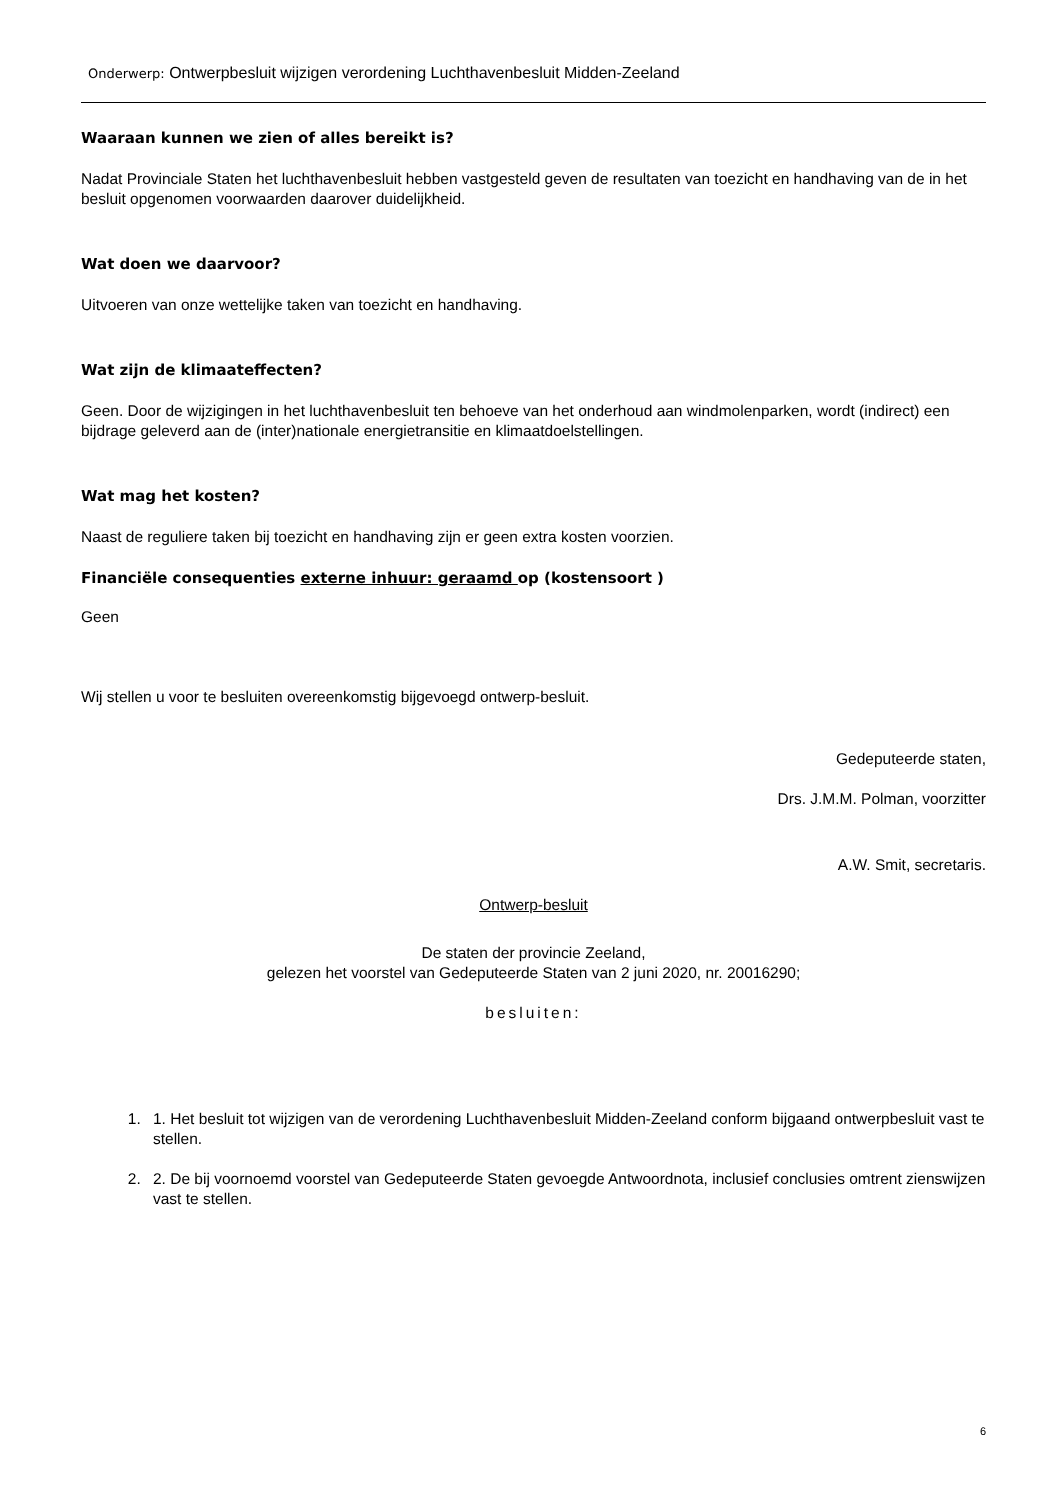Onderwerp: Ontwerpbesluit wijzigen verordening Luchthavenbesluit Midden-Zeeland
Waaraan kunnen we zien of alles bereikt is?
Nadat Provinciale Staten het luchthavenbesluit hebben vastgesteld geven de resultaten van toezicht en handhaving van de in het besluit opgenomen voorwaarden daarover duidelijkheid.
Wat doen we daarvoor?
Uitvoeren van onze wettelijke taken van toezicht en handhaving.
Wat zijn de klimaateffecten?
Geen. Door de wijzigingen in het luchthavenbesluit ten behoeve van het onderhoud aan windmolenparken, wordt (indirect) een bijdrage geleverd aan de (inter)nationale energietransitie en klimaatdoelstellingen.
Wat mag het kosten?
Naast de reguliere taken bij toezicht en handhaving zijn er geen extra kosten voorzien.
Financiële consequenties externe inhuur: geraamd op (kostensoort )
Geen
Wij stellen u voor te besluiten overeenkomstig bijgevoegd ontwerp-besluit.
Gedeputeerde staten,
Drs. J.M.M. Polman, voorzitter
A.W. Smit, secretaris.
Ontwerp-besluit
De staten der provincie Zeeland,
gelezen het voorstel van Gedeputeerde Staten van 2 juni 2020, nr. 20016290;
besluiten:
1. 1. Het besluit tot wijzigen van de verordening Luchthavenbesluit Midden-Zeeland conform bijgaand ontwerpbesluit vast te stellen.
2. 2. De bij voornoemd voorstel van Gedeputeerde Staten gevoegde Antwoordnota, inclusief conclusies omtrent zienswijzen vast te stellen.
6